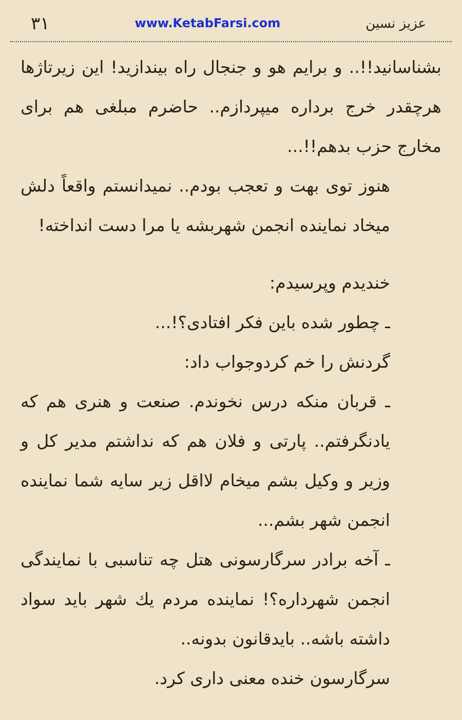۳۱ www.KetabFarsi.com عزیز نسین
بشناسانید!!.. و برایم هو و جنجال راه بیندازید! این زیرتاژها هرچقدر خرج برداره میپردازم.. حاضرم مبلغی هم برای مخارج حزب بدهم!!...
هنوز توی بهت و تعجب بودم.. نمیدانستم واقعاً دلش میخاد نماینده انجمن شهربشه یا مرا دست انداخته!
خندیدم وپرسیدم:
ـ چطور شده باین فکر افتادی؟!...
گردنش را خم کردوجواب داد:
ـ قربان منکه درس نخوندم. صنعت و هنری هم که یادنگرفتم.. پارتی و فلان هم که نداشتم مدیر کل و وزیر و وکیل بشم میخام لااقل زیر سایه شما نماینده انجمن شهر بشم...
ـ آخه برادر سرگارسونی هتل چه تناسبی با نمایندگی انجمن شهرداره؟! نماینده مردم یك شهر باید سواد داشته باشه.. بایدقانون بدونه..
سرگارسون خنده معنی داری کرد.